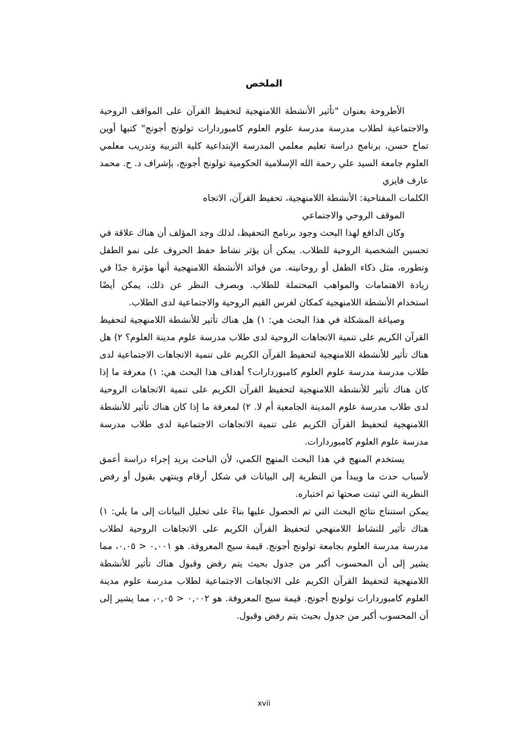الملخص
الأطروحة بعنوان "تأثير الأنشطة اللامنهجية لتحفيظ القرآن على المواقف الروحية والاجتماعية لطلاب مدرسة مدرسة علوم العلوم كامبوردارات تولونج أجونج" كتبها أوين تماح حسن، برنامج دراسة تعليم معلمي المدرسة الإبتداعية كلية التربية وتدريب معلمي العلوم جامعة السيد علي رحمة الله الإسلامية الحكومية تولونج أجونج، بإشراف د. ح. محمد عارف فايزي
الكلمات المفتاحية: الأنشطة اللامنهجية، تحفيظ القرآن، الاتجاه
الموقف الروحي والاجتماعي
وكان الدافع لهذا البحث وجود برنامج التحفيظ، لذلك وجد المؤلف أن هناك علاقة في تحسين الشخصية الروحية للطلاب. يمكن أن يؤثر نشاط حفظ الحروف على نمو الطفل وتطوره، مثل ذكاء الطفل أو روحانيته. من فوائد الأنشطة اللامنهجية أنها مؤثرة جدًا في زيادة الاهتمامات والمواهب المحتملة للطلاب. وبصرف النظر عن ذلك، يمكن أيضًا استخدام الأنشطة اللامنهجية كمكان لغرس القيم الروحية والاجتماعية لدى الطلاب.
وصياغة المشكلة في هذا البحث هي: ١) هل هناك تأثير للأنشطة اللامنهجية لتحفيظ القرآن الكريم على تنمية الاتجاهات الروحية لدى طلاب مدرسة علوم مدينة العلوم؟ ٢) هل هناك تأثير للأنشطة اللامنهجية لتحفيظ القرآن الكريم على تنمية الاتجاهات الاجتماعية لدى طلاب مدرسة مدرسة علوم العلوم كامبوردارات؟ أهداف هذا البحث هي: ١) معرفة ما إذا كان هناك تأثير للأنشطة اللامنهجية لتحفيظ القرآن الكريم على تنمية الاتجاهات الروحية لدى طلاب مدرسة علوم المدينة الجامعية أم لا. ٢) لمعرفة ما إذا كان هناك تأثير للأنشطة اللامنهجية لتحفيظ القرآن الكريم على تنمية الاتجاهات الاجتماعية لدى طلاب مدرسة مدرسة علوم العلوم كامبوردارات.
يستخدم المنهج في هذا البحث المنهج الكمي، لأن الباحث يريد إجراء دراسة أعمق لأسباب حدث ما ويبدأ من النظرية إلى البيانات في شكل أرقام وينتهي بقبول أو رفض النظرية التي ثبتت صحتها تم اختباره.
يمكن استنتاج نتائج البحث التي تم الحصول عليها بناءً على تحليل البيانات إلى ما يلي: ١) هناك تأثير للنشاط اللامنهجي لتحفيظ القرآن الكريم على الاتجاهات الروحية لطلاب مدرسة مدرسة العلوم بجامعة تولونج أجونج. قيمة سيج المعروفة. هو ٠,٠٠١ < ٠,٠٥، مما يشير إلى أن المحسوب أكبر من جدول بحيث يتم رفض وقبول هناك تأثير للأنشطة اللامنهجية لتحفيظ القرآن الكريم على الاتجاهات الاجتماعية لطلاب مدرسة علوم مدينة العلوم كامبوردارات تولونج أجونج. قيمة سيج المعروفة. هو ٠,٠٠٢ < ٠,٠٥، مما يشير إلى أن المحسوب أكبر من جدول بحيث يتم رفض وقبول.
xvii